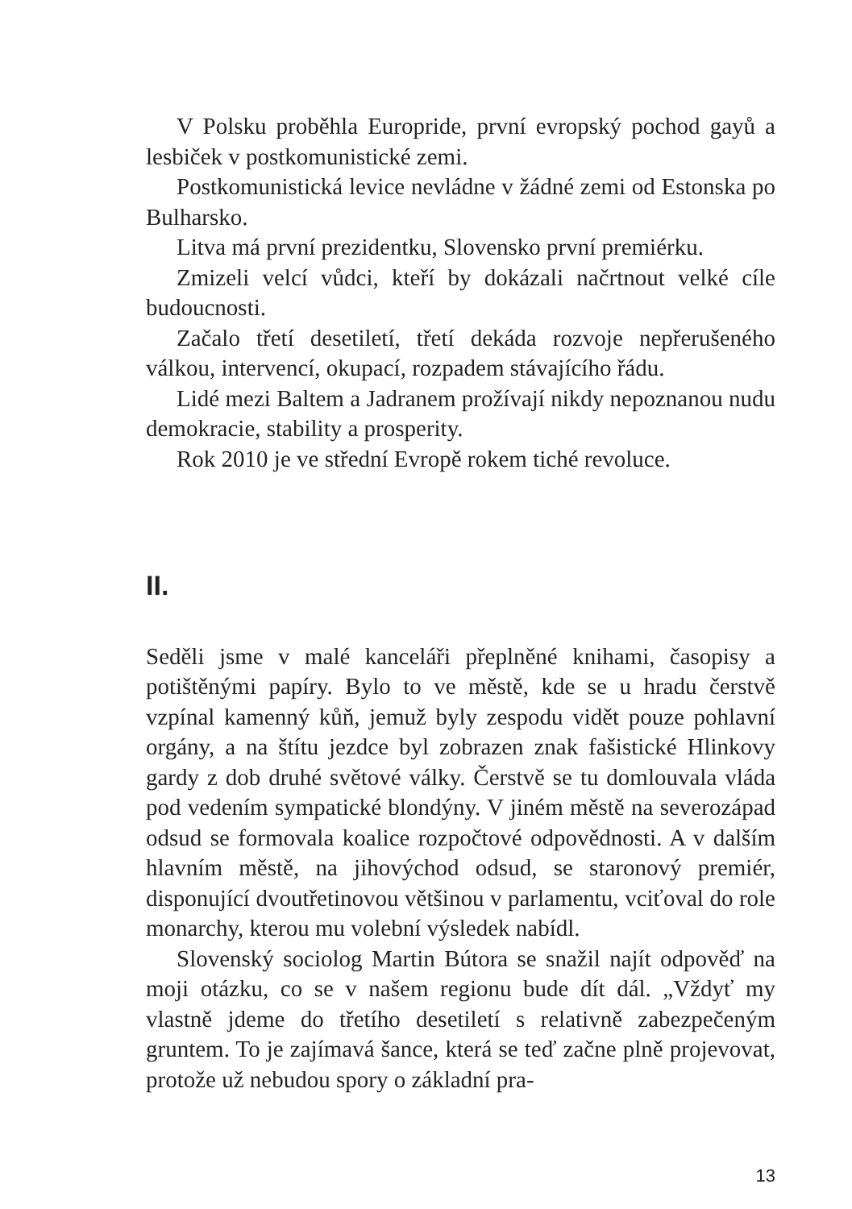V Polsku proběhla Europride, první evropský pochod gayů a lesbiček v postkomunistické zemi.
Postkomunistická levice nevládne v žádné zemi od Estonska po Bulharsko.
Litva má první prezidentku, Slovensko první premiérku.
Zmizeli velcí vůdci, kteří by dokázali načrtnout velké cíle budoucnosti.
Začalo třetí desetiletí, třetí dekáda rozvoje nepřerušeného válkou, intervencí, okupací, rozpadem stávajícího řádu.
Lidé mezi Baltem a Jadranem prožívají nikdy nepoznanou nudu demokracie, stability a prosperity.
Rok 2010 je ve střední Evropě rokem tiché revoluce.
II.
Seděli jsme v malé kanceláři přeplněné knihami, časopisy a potištěnými papíry. Bylo to ve městě, kde se u hradu čerstvě vzpínal kamenný kůň, jemuž byly zespodu vidět pouze pohlavní orgány, a na štítu jezdce byl zobrazen znak fašistické Hlinkovy gardy z dob druhé světové války. Čerstvě se tu domlouvala vláda pod vedením sympatické blondýny. V jiném městě na severozápad odsud se formovala koalice rozpočtové odpovědnosti. A v dalším hlavním městě, na jihovýchod odsud, se staronový premiér, disponující dvoutřetinovou většinou v parlamentu, vciťoval do role monarchy, kterou mu volební výsledek nabídl.
Slovenský sociolog Martin Bútora se snažil najít odpověď na moji otázku, co se v našem regionu bude dít dál. „Vždyť my vlastně jdeme do třetího desetiletí s relativně zabezpečeným gruntem. To je zajímavá šance, která se teď začne plně projevovat, protože už nebudou spory o základní pra-
13